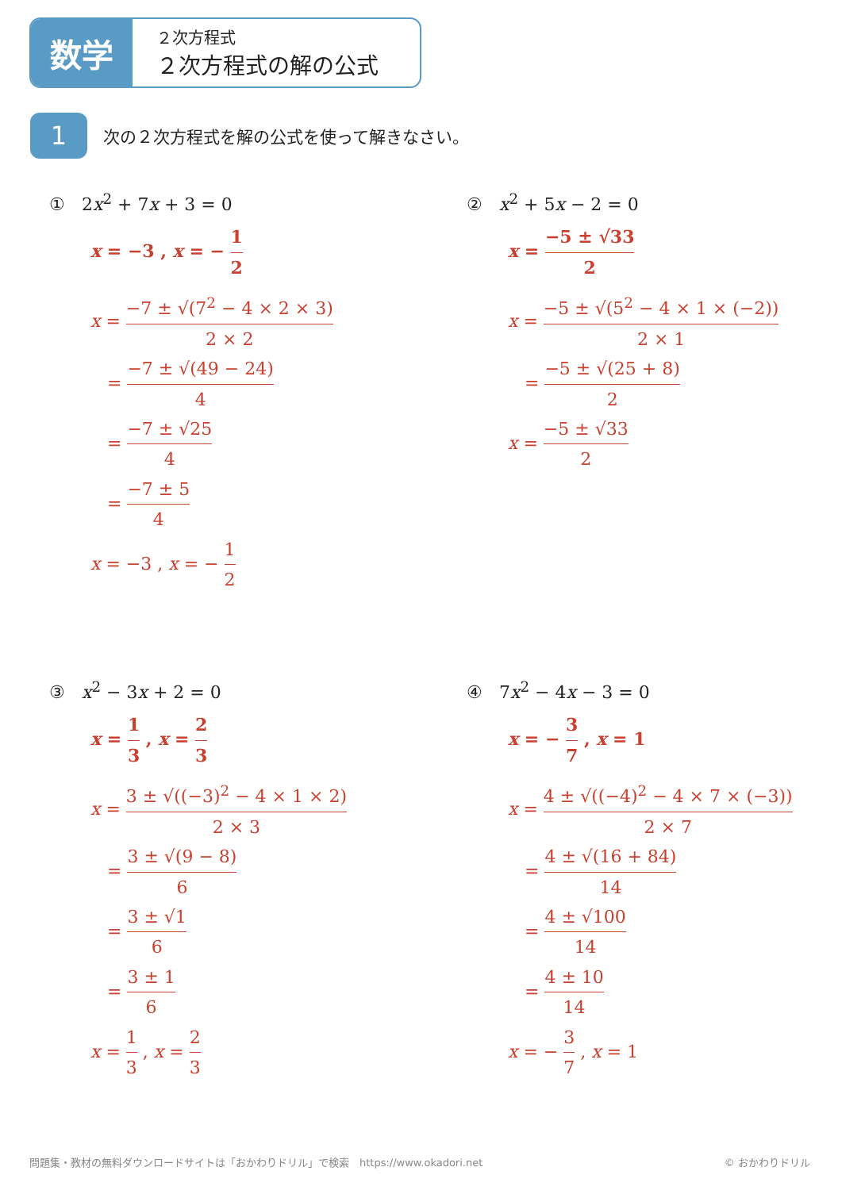数学
２次方程式
２次方程式の解の公式
1
次の２次方程式を解の公式を使って解きなさい。
① 2x<sup>2</sup> + 7x + 3 = 0
x = −3 , x = − 1 2
x = −7 ± √(7<sup>2</sup> − 4 × 2 × 3) 2 × 2
= −7 ± √(49 − 24) 4
= −7 ± √25 4
= −7 ± 5 4
x = −3 , x = − 1 2
② x<sup>2</sup> + 5x − 2 = 0
x = −5 ± √33 2
x = −5 ± √(5<sup>2</sup> − 4 × 1 × (−2)) 2 × 1
= −5 ± √(25 + 8) 2
x = −5 ± √33 2
③ x<sup>2</sup> − 3x + 2 = 0
x = 1 3 , x = 2 3
x = 3 ± √((−3)<sup>2</sup> − 4 × 1 × 2) 2 × 3
= 3 ± √(9 − 8) 6
= 3 ± √1 6
= 3 ± 1 6
x = 1 3 , x = 2 3
④ 7x<sup>2</sup> − 4x − 3 = 0
x = − 3 7 , x = 1
x = 4 ± √((−4)<sup>2</sup> − 4 × 7 × (−3)) 2 × 7
= 4 ± √(16 + 84) 14
= 4 ± √100 14
= 4 ± 10 14
x = − 3 7 , x = 1
問題集・教材の無料ダウンロードサイトは「おかわりドリル」で検索　https://www.okadori.net
© おかわりドリル